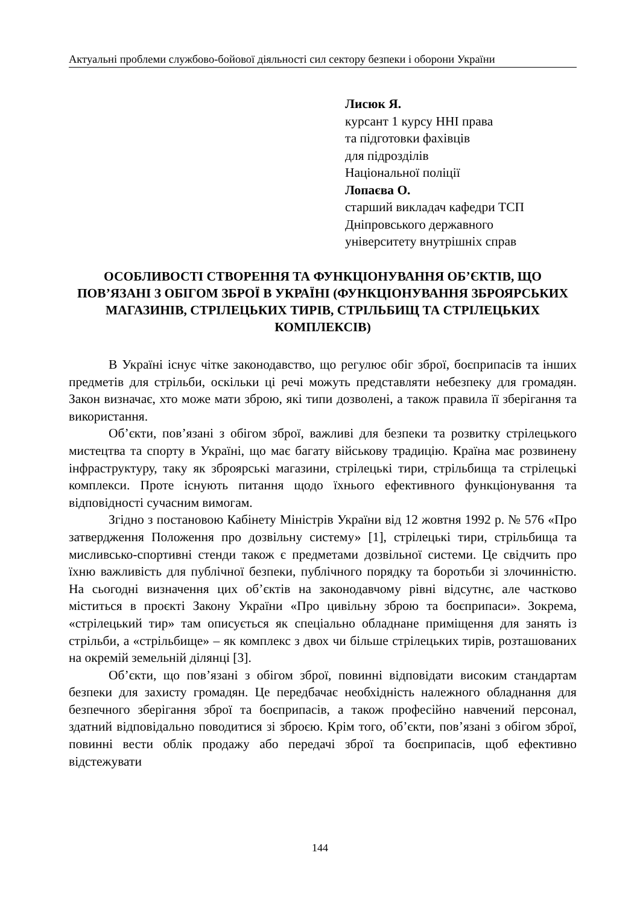Актуальні проблеми службово-бойової діяльності сил сектору безпеки і оборони України
Лисюк Я.
курсант 1 курсу ННІ права
та підготовки фахівців
для підрозділів
Національної поліції
Лопаєва О.
старший викладач кафедри ТСП
Дніпровського державного
університету внутрішніх справ
ОСОБЛИВОСТІ СТВОРЕННЯ ТА ФУНКЦІОНУВАННЯ ОБ’ЄКТІВ, ЩО ПОВ’ЯЗАНІ З ОБІГОМ ЗБРОЇ В УКРАЇНІ (ФУНКЦІОНУВАННЯ ЗБРОЯРСЬКИХ МАГАЗИНІВ, СТРІЛЕЦЬКИХ ТИРІВ, СТРІЛЬБИЩ ТА СТРІЛЕЦЬКИХ КОМПЛЕКСІВ)
В Україні існує чітке законодавство, що регулює обіг зброї, боєприпасів та інших предметів для стрільби, оскільки ці речі можуть представляти небезпеку для громадян. Закон визначає, хто може мати зброю, які типи дозволені, а також правила її зберігання та використання.
Об’єкти, пов’язані з обігом зброї, важливі для безпеки та розвитку стрілецького мистецтва та спорту в Україні, що має багату військову традицію. Країна має розвинену інфраструктуру, таку як зброярські магазини, стрілецькі тири, стрільбища та стрілецькі комплекси. Проте існують питання щодо їхнього ефективного функціонування та відповідності сучасним вимогам.
Згідно з постановою Кабінету Міністрів України від 12 жовтня 1992 р. № 576 «Про затвердження Положення про дозвільну систему» [1], стрілецькі тири, стрільбища та мисливсько-спортивні стенди також є предметами дозвільної системи. Це свідчить про їхню важливість для публічної безпеки, публічного порядку та боротьби зі злочинністю. На сьогодні визначення цих об’єктів на законодавчому рівні відсутнє, але частково міститься в проєкті Закону України «Про цивільну зброю та боєприпаси». Зокрема, «стрілецький тир» там описується як спеціально обладнане приміщення для занять із стрільби, а «стрільбище» – як комплекс з двох чи більше стрілецьких тирів, розташованих на окремій земельній ділянці [3].
Об’єкти, що пов’язані з обігом зброї, повинні відповідати високим стандартам безпеки для захисту громадян. Це передбачає необхідність належного обладнання для безпечного зберігання зброї та боєприпасів, а також професійно навчений персонал, здатний відповідально поводитися зі зброєю. Крім того, об’єкти, пов’язані з обігом зброї, повинні вести облік продажу або передачі зброї та боєприпасів, щоб ефективно відстежувати
144